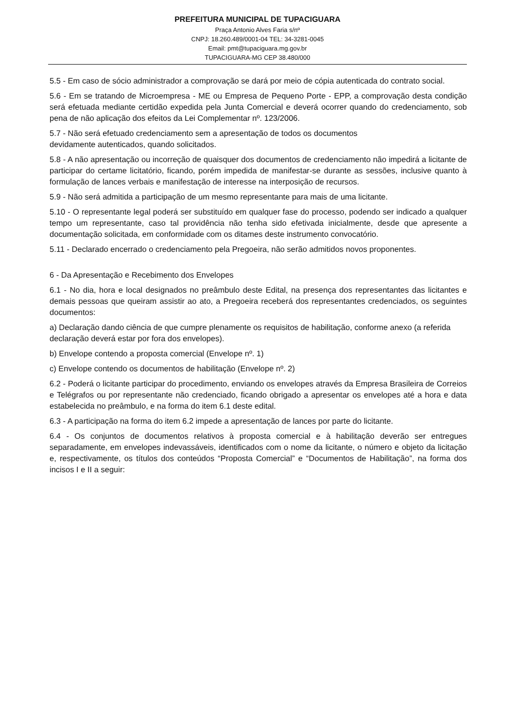PREFEITURA MUNICIPAL DE TUPACIGUARA
Praça Antonio Alves Faria s/nº
CNPJ: 18.260.489/0001-04 TEL: 34-3281-0045
Email: pmt@tupaciguara.mg.gov.br
TUPACIGUARA-MG CEP 38.480/000
5.5 - Em caso de sócio administrador a comprovação se dará por meio de cópia autenticada do contrato social.
5.6 - Em se tratando de Microempresa - ME ou Empresa de Pequeno Porte - EPP, a comprovação desta condição será efetuada mediante certidão expedida pela Junta Comercial e deverá ocorrer quando do credenciamento, sob pena de não aplicação dos efeitos da Lei Complementar nº. 123/2006.
5.7 - Não será efetuado credenciamento sem a apresentação de todos os documentos
devidamente autenticados, quando solicitados.
5.8 - A não apresentação ou incorreção de quaisquer dos documentos de credenciamento não impedirá a licitante de participar do certame licitatório, ficando, porém impedida de manifestar-se durante as sessões, inclusive quanto à formulação de lances verbais e manifestação de interesse na interposição de recursos.
5.9 - Não será admitida a participação de um mesmo representante para mais de uma licitante.
5.10 - O representante legal poderá ser substituído em qualquer fase do processo, podendo ser indicado a qualquer tempo um representante, caso tal providência não tenha sido efetivada inicialmente, desde que apresente a documentação solicitada, em conformidade com os ditames deste instrumento convocatório.
5.11 - Declarado encerrado o credenciamento pela Pregoeira, não serão admitidos novos proponentes.
6 - Da Apresentação e Recebimento dos Envelopes
6.1 - No dia, hora e local designados no preâmbulo deste Edital, na presença dos representantes das licitantes e demais pessoas que queiram assistir ao ato, a Pregoeira receberá dos representantes credenciados, os seguintes documentos:
a) Declaração dando ciência de que cumpre plenamente os requisitos de habilitação, conforme anexo (a referida declaração deverá estar por fora dos envelopes).
b) Envelope contendo a proposta comercial (Envelope nº. 1)
c) Envelope contendo os documentos de habilitação (Envelope nº. 2)
6.2 - Poderá o licitante participar do procedimento, enviando os envelopes através da Empresa Brasileira de Correios e Telégrafos ou por representante não credenciado, ficando obrigado a apresentar os envelopes até a hora e data estabelecida no preâmbulo, e na forma do item 6.1 deste edital.
6.3 - A participação na forma do item 6.2 impede a apresentação de lances por parte do licitante.
6.4 - Os conjuntos de documentos relativos à proposta comercial e à habilitação deverão ser entregues separadamente, em envelopes indevassáveis, identificados com o nome da licitante, o número e objeto da licitação e, respectivamente, os títulos dos conteúdos “Proposta Comercial” e “Documentos de Habilitação”, na forma dos incisos I e II a seguir: